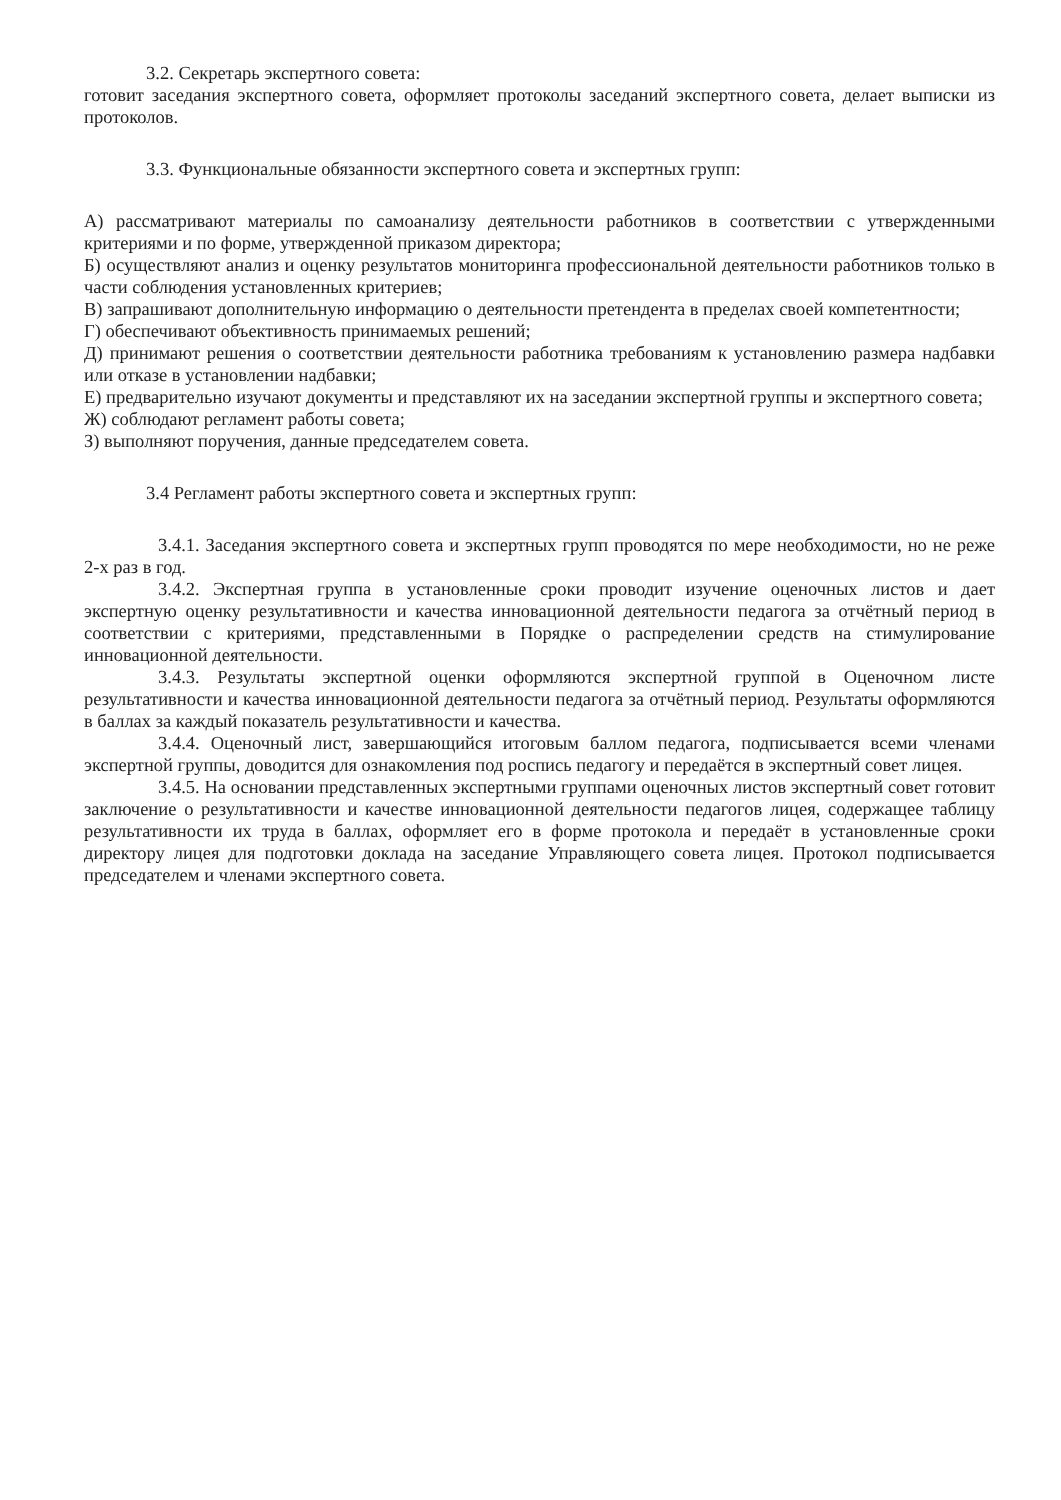3.2. Секретарь экспертного совета:
готовит заседания экспертного совета, оформляет протоколы заседаний экспертного совета, делает выписки из протоколов.
3.3. Функциональные обязанности экспертного совета и экспертных групп:
А) рассматривают материалы по самоанализу деятельности работников в соответствии с утвержденными критериями и по форме, утвержденной приказом директора;
Б) осуществляют анализ и оценку результатов мониторинга профессиональной деятельности работников только в части соблюдения установленных критериев;
В) запрашивают дополнительную информацию о деятельности претендента в пределах своей компетентности;
Г) обеспечивают объективность принимаемых решений;
Д) принимают решения о соответствии деятельности работника требованиям к установлению размера надбавки или отказе в установлении надбавки;
Е) предварительно изучают документы и представляют их на заседании экспертной группы и экспертного совета;
Ж) соблюдают регламент работы совета;
З) выполняют поручения, данные председателем совета.
3.4 Регламент работы экспертного совета и экспертных групп:
3.4.1. Заседания экспертного совета и экспертных групп проводятся по мере необходимости, но не реже 2-х раз в год.
3.4.2. Экспертная группа в установленные сроки проводит изучение оценочных листов и дает экспертную оценку результативности и качества инновационной деятельности педагога за отчётный период в соответствии с критериями, представленными в Порядке о распределении средств на стимулирование инновационной деятельности.
3.4.3. Результаты экспертной оценки оформляются экспертной группой в Оценочном листе результативности и качества инновационной деятельности педагога за отчётный период. Результаты оформляются в баллах за каждый показатель результативности и качества.
3.4.4. Оценочный лист, завершающийся итоговым баллом педагога, подписывается всеми членами экспертной группы, доводится для ознакомления под роспись педагогу и передаётся в экспертный совет лицея.
3.4.5. На основании представленных экспертными группами оценочных листов экспертный совет готовит заключение о результативности и качестве инновационной деятельности педагогов лицея, содержащее таблицу результативности их труда в баллах, оформляет его в форме протокола и передаёт в установленные сроки директору лицея для подготовки доклада на заседание Управляющего совета лицея. Протокол подписывается председателем и членами экспертного совета.